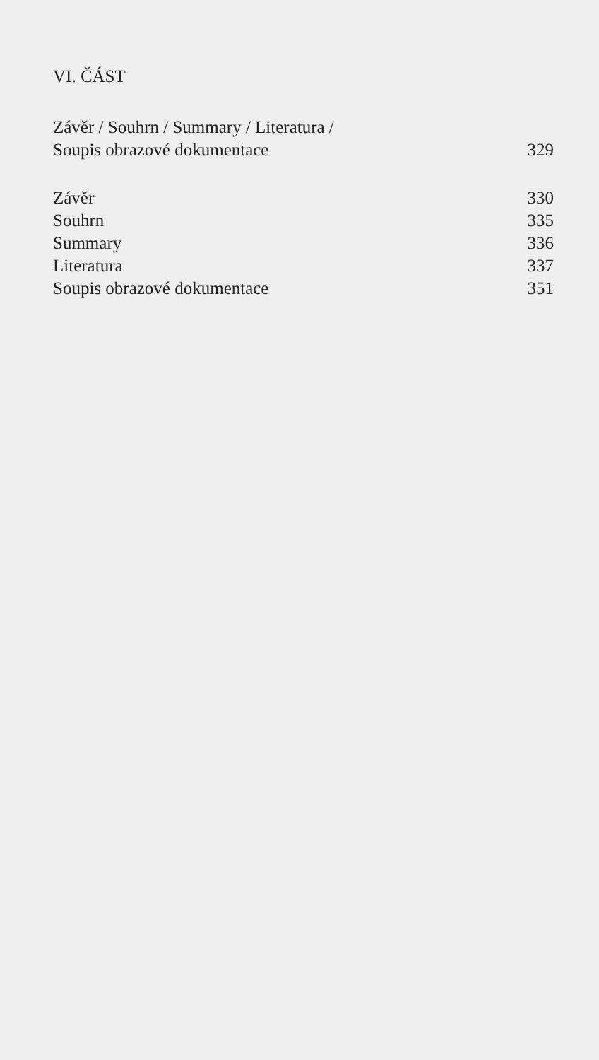VI. ČÁST
Závěr / Souhrn / Summary / Literatura /
Soupis obrazové dokumentace 329
Závěr 330
Souhrn 335
Summary 336
Literatura 337
Soupis obrazové dokumentace 351